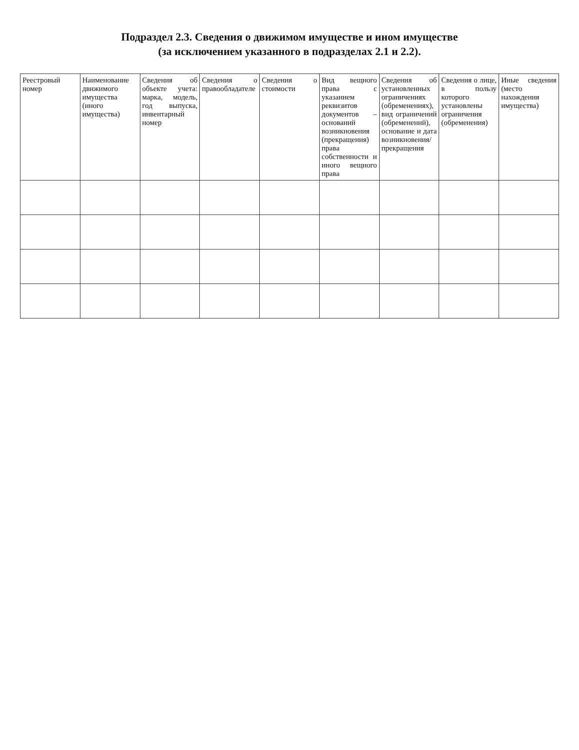Подраздел 2.3. Сведения о движимом имуществе и ином имуществе
(за исключением указанного в подразделах 2.1 и 2.2).
| Реестровый номер | Наименование движимого имущества (иного имущества) | Сведения об объекте учета: марка, модель, год выпуска, инвентарный номер | Сведения о правообладателе | Сведения о стоимости | Вид вещного права с указанием реквизитов документов – оснований возникновения (прекращения) права собственности и иного вещного права | Сведения об установленных ограничениях (обременениях), вид ограничений (обременений), основание и дата возникновения/ прекращения | Сведения о лице, в пользу которого установлены ограничения (обременения) | Иные сведения (место нахождения имущества) |
| --- | --- | --- | --- | --- | --- | --- | --- | --- |